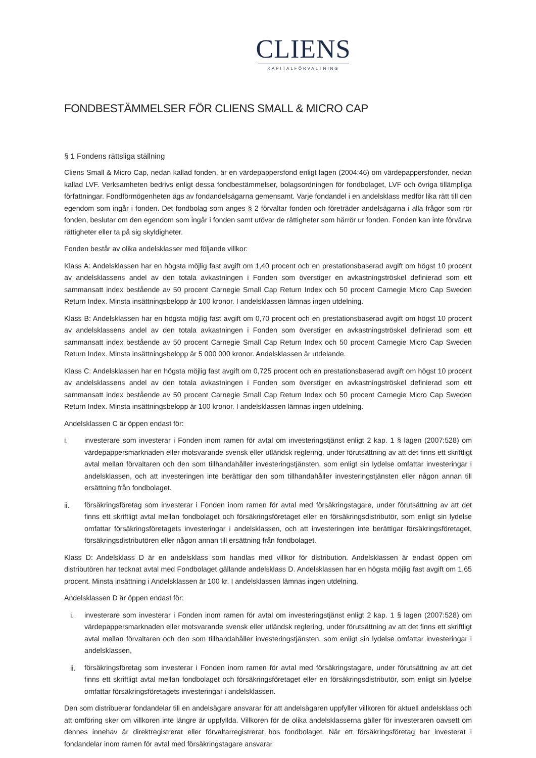CLIENS
KAPITALFÖRVALTNING
FONDBESTÄMMELSER FÖR CLIENS SMALL & MICRO CAP
§ 1 Fondens rättsliga ställning
Cliens Small & Micro Cap, nedan kallad fonden, är en värdepappersfond enligt lagen (2004:46) om värdepappersfonder, nedan kallad LVF. Verksamheten bedrivs enligt dessa fondbestämmelser, bolagsordningen för fondbolaget, LVF och övriga tillämpliga författningar. Fondförmögenheten ägs av fondandelsägarna gemensamt. Varje fondandel i en andelsklass medför lika rätt till den egendom som ingår i fonden. Det fondbolag som anges § 2 förvaltar fonden och företräder andelsägarna i alla frågor som rör fonden, beslutar om den egendom som ingår i fonden samt utövar de rättigheter som härrör ur fonden. Fonden kan inte förvärva rättigheter eller ta på sig skyldigheter.
Fonden består av olika andelsklasser med följande villkor:
Klass A: Andelsklassen har en högsta möjlig fast avgift om 1,40 procent och en prestationsbaserad avgift om högst 10 procent av andelsklassens andel av den totala avkastningen i Fonden som överstiger en avkastningströskel definierad som ett sammansatt index bestående av 50 procent Carnegie Small Cap Return Index och 50 procent Carnegie Micro Cap Sweden Return Index. Minsta insättningsbelopp är 100 kronor. I andelsklassen lämnas ingen utdelning.
Klass B: Andelsklassen har en högsta möjlig fast avgift om 0,70 procent och en prestationsbaserad avgift om högst 10 procent av andelsklassens andel av den totala avkastningen i Fonden som överstiger en avkastningströskel definierad som ett sammansatt index bestående av 50 procent Carnegie Small Cap Return Index och 50 procent Carnegie Micro Cap Sweden Return Index. Minsta insättningsbelopp är 5 000 000 kronor. Andelsklassen är utdelande.
Klass C: Andelsklassen har en högsta möjlig fast avgift om 0,725 procent och en prestationsbaserad avgift om högst 10 procent av andelsklassens andel av den totala avkastningen i Fonden som överstiger en avkastningströskel definierad som ett sammansatt index bestående av 50 procent Carnegie Small Cap Return Index och 50 procent Carnegie Micro Cap Sweden Return Index. Minsta insättningsbelopp är 100 kronor. I andelsklassen lämnas ingen utdelning.
Andelsklassen C är öppen endast för:
i. investerare som investerar i Fonden inom ramen för avtal om investeringstjänst enligt 2 kap. 1 § lagen (2007:528) om värdepappersmarknaden eller motsvarande svensk eller utländsk reglering, under förutsättning av att det finns ett skriftligt avtal mellan förvaltaren och den som tillhandahåller investeringstjänsten, som enligt sin lydelse omfattar investeringar i andelsklassen, och att investeringen inte berättigar den som tillhandahåller investeringstjänsten eller någon annan till ersättning från fondbolaget.
ii. försäkringsföretag som investerar i Fonden inom ramen för avtal med försäkringstagare, under förutsättning av att det finns ett skriftligt avtal mellan fondbolaget och försäkringsföretaget eller en försäkringsdistributör, som enligt sin lydelse omfattar försäkringsföretagets investeringar i andelsklassen, och att investeringen inte berättigar försäkringsföretaget, försäkringsdistributören eller någon annan till ersättning från fondbolaget.
Klass D: Andelsklass D är en andelsklass som handlas med villkor för distribution. Andelsklassen är endast öppen om distributören har tecknat avtal med Fondbolaget gällande andelsklass D. Andelsklassen har en högsta möjlig fast avgift om 1,65 procent. Minsta insättning i Andelsklassen är 100 kr. I andelsklassen lämnas ingen utdelning.
Andelsklassen D är öppen endast för:
i. investerare som investerar i Fonden inom ramen för avtal om investeringstjänst enligt 2 kap. 1 § lagen (2007:528) om värdepappersmarknaden eller motsvarande svensk eller utländsk reglering, under förutsättning av att det finns ett skriftligt avtal mellan förvaltaren och den som tillhandahåller investeringstjänsten, som enligt sin lydelse omfattar investeringar i andelsklassen,
ii. försäkringsföretag som investerar i Fonden inom ramen för avtal med försäkringstagare, under förutsättning av att det finns ett skriftligt avtal mellan fondbolaget och försäkringsföretaget eller en försäkringsdistributör, som enligt sin lydelse omfattar försäkringsföretagets investeringar i andelsklassen.
Den som distribuerar fondandelar till en andelsägare ansvarar för att andelsägaren uppfyller villkoren för aktuell andelsklass och att omföring sker om villkoren inte längre är uppfyllda. Villkoren för de olika andelsklasserna gäller för investeraren oavsett om dennes innehav är direktregistrerat eller förvaltarregistrerat hos fondbolaget. När ett försäkringsföretag har investerat i fondandelar inom ramen för avtal med försäkringstagare ansvarar